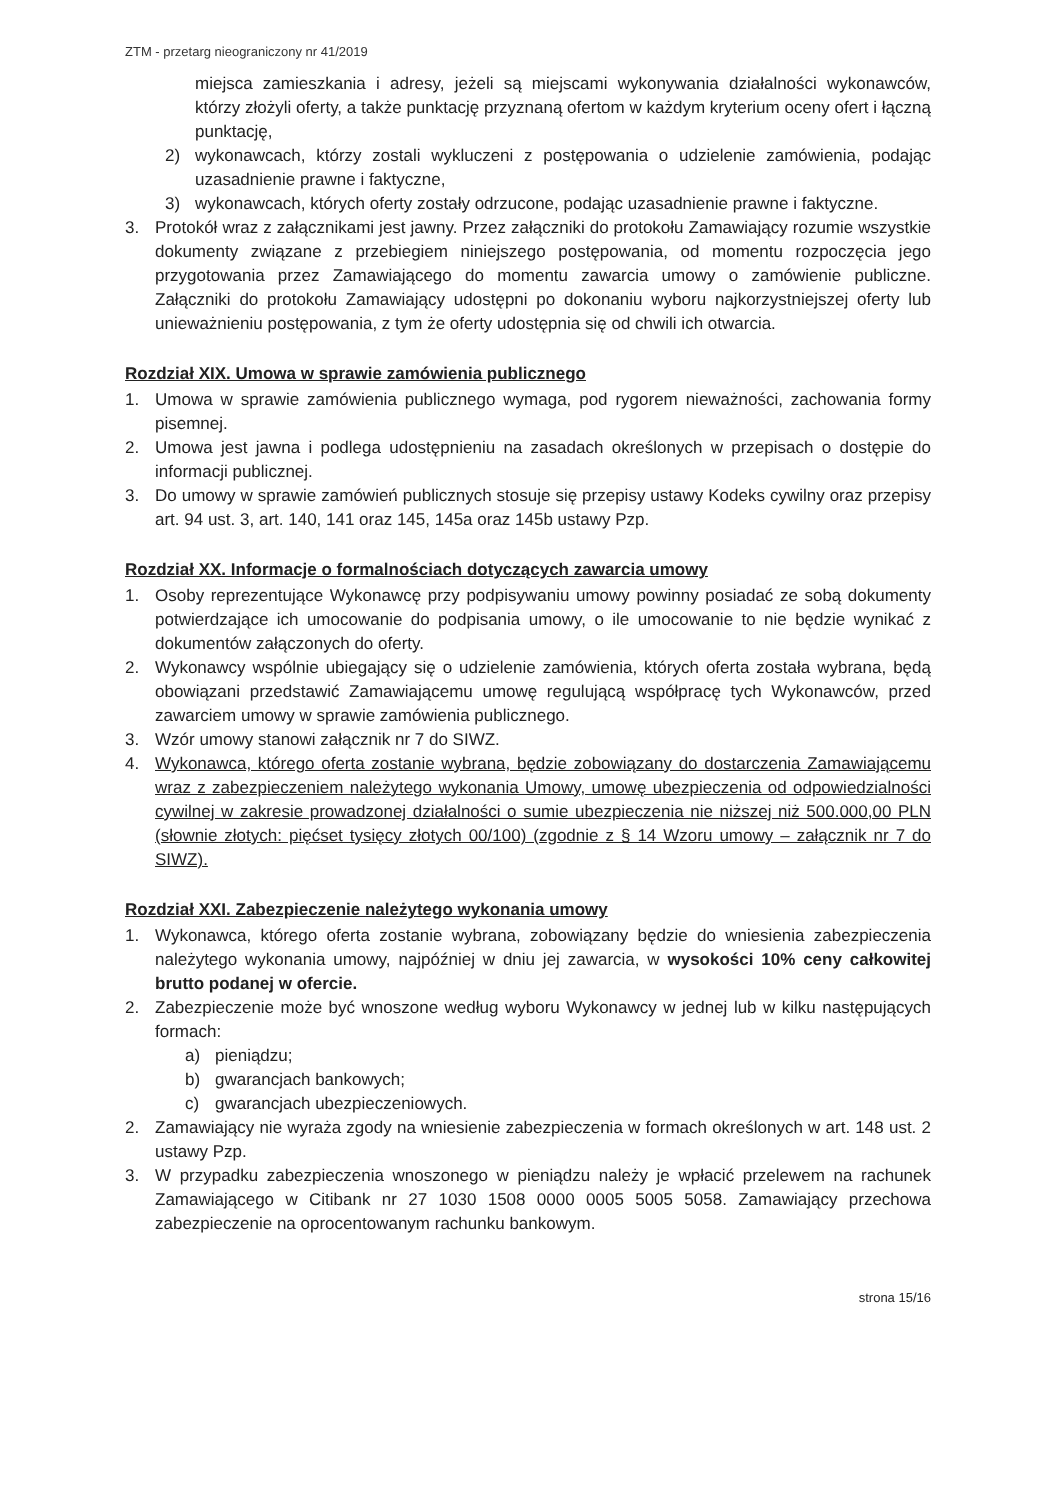ZTM - przetarg nieograniczony nr 41/2019
miejsca zamieszkania i adresy, jeżeli są miejscami wykonywania działalności wykonawców, którzy złożyli oferty, a także punktację przyznaną ofertom w każdym kryterium oceny ofert i łączną punktację,
2) wykonawcach, którzy zostali wykluczeni z postępowania o udzielenie zamówienia, podając uzasadnienie prawne i faktyczne,
3) wykonawcach, których oferty zostały odrzucone, podając uzasadnienie prawne i faktyczne.
3. Protokół wraz z załącznikami jest jawny. Przez załączniki do protokołu Zamawiający rozumie wszystkie dokumenty związane z przebiegiem niniejszego postępowania, od momentu rozpoczęcia jego przygotowania przez Zamawiającego do momentu zawarcia umowy o zamówienie publiczne. Załączniki do protokołu Zamawiający udostępni po dokonaniu wyboru najkorzystniejszej oferty lub unieważnieniu postępowania, z tym że oferty udostępnia się od chwili ich otwarcia.
Rozdział XIX. Umowa w sprawie zamówienia publicznego
1. Umowa w sprawie zamówienia publicznego wymaga, pod rygorem nieważności, zachowania formy pisemnej.
2. Umowa jest jawna i podlega udostępnieniu na zasadach określonych w przepisach o dostępie do informacji publicznej.
3. Do umowy w sprawie zamówień publicznych stosuje się przepisy ustawy Kodeks cywilny oraz przepisy art. 94 ust. 3, art. 140, 141 oraz 145, 145a oraz 145b ustawy Pzp.
Rozdział XX. Informacje o formalnościach dotyczących zawarcia umowy
1. Osoby reprezentujące Wykonawcę przy podpisywaniu umowy powinny posiadać ze sobą dokumenty potwierdzające ich umocowanie do podpisania umowy, o ile umocowanie to nie będzie wynikać z dokumentów załączonych do oferty.
2. Wykonawcy wspólnie ubiegający się o udzielenie zamówienia, których oferta została wybrana, będą obowiązani przedstawić Zamawiającemu umowę regulującą współpracę tych Wykonawców, przed zawarciem umowy w sprawie zamówienia publicznego.
3. Wzór umowy stanowi załącznik nr 7 do SIWZ.
4. Wykonawca, którego oferta zostanie wybrana, będzie zobowiązany do dostarczenia Zamawiającemu wraz z zabezpieczeniem należytego wykonania Umowy, umowę ubezpieczenia od odpowiedzialności cywilnej w zakresie prowadzonej działalności o sumie ubezpieczenia nie niższej niż 500.000,00 PLN (słownie złotych: pięćset tysięcy złotych 00/100) (zgodnie z § 14 Wzoru umowy – załącznik nr 7 do SIWZ).
Rozdział XXI. Zabezpieczenie należytego wykonania umowy
1. Wykonawca, którego oferta zostanie wybrana, zobowiązany będzie do wniesienia zabezpieczenia należytego wykonania umowy, najpóźniej w dniu jej zawarcia, w wysokości 10% ceny całkowitej brutto podanej w ofercie.
2. Zabezpieczenie może być wnoszone według wyboru Wykonawcy w jednej lub w kilku następujących formach:
a) pieniądzu;
b) gwarancjach bankowych;
c) gwarancjach ubezpieczeniowych.
2. Zamawiający nie wyraża zgody na wniesienie zabezpieczenia w formach określonych w art. 148 ust. 2 ustawy Pzp.
3. W przypadku zabezpieczenia wnoszonego w pieniądzu należy je wpłacić przelewem na rachunek Zamawiającego w Citibank nr 27 1030 1508 0000 0005 5005 5058. Zamawiający przechowa zabezpieczenie na oprocentowanym rachunku bankowym.
strona 15/16